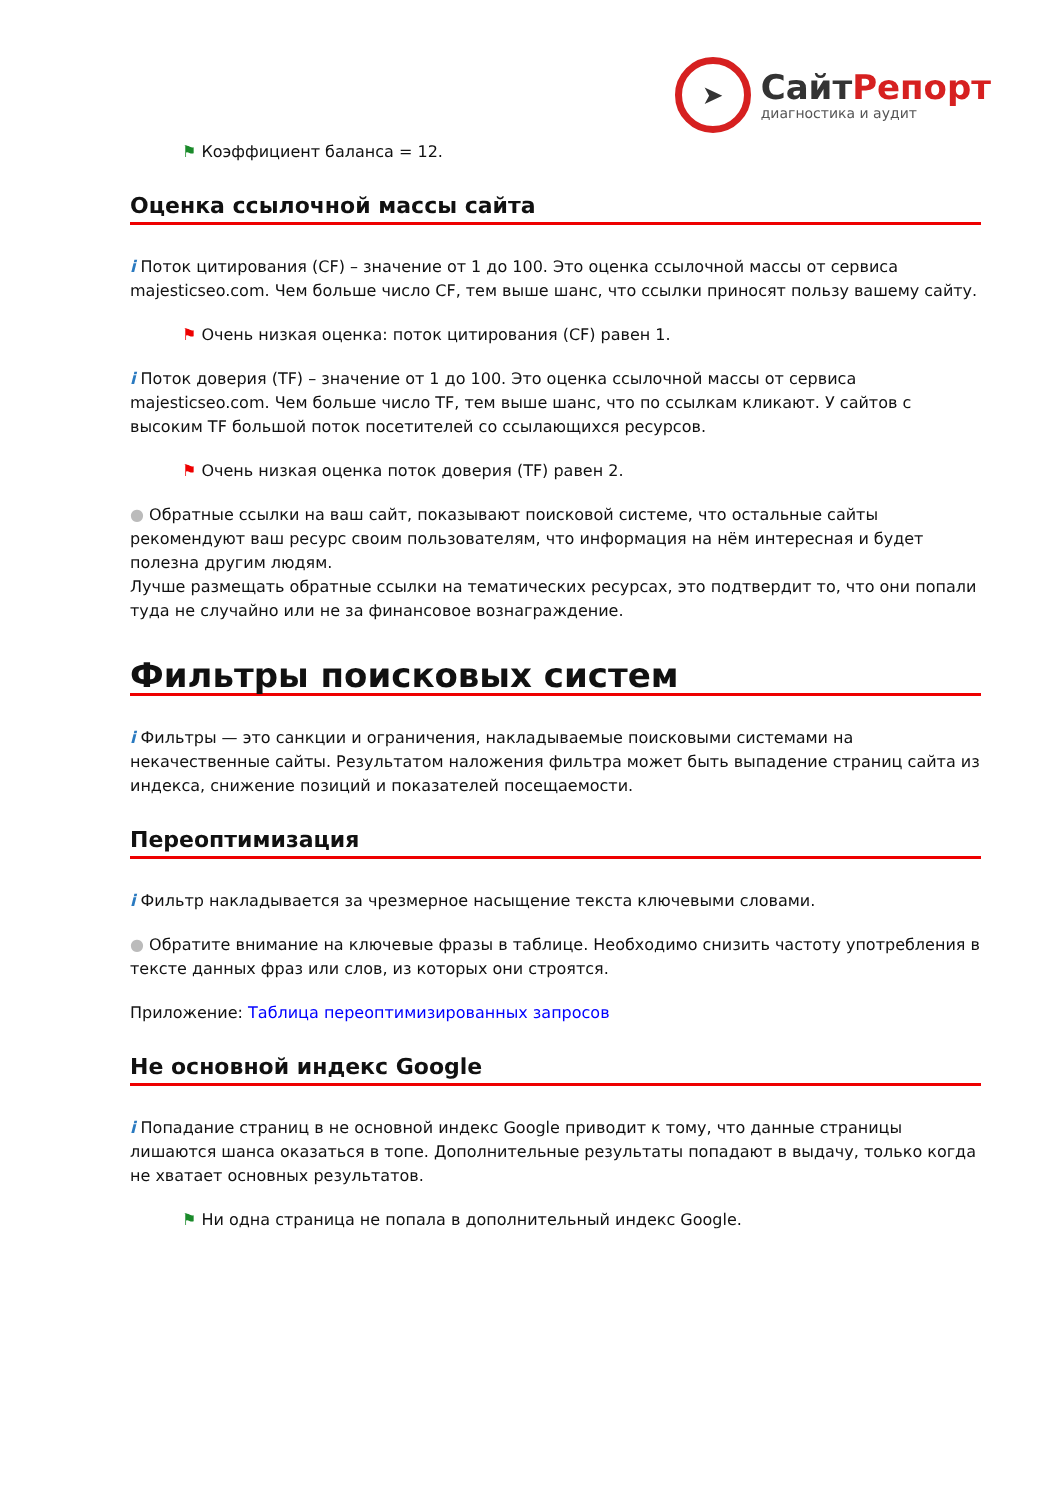➤
СайтРепорт
диагностика и аудит
⚑ Коэффициент баланса = 12.
Оценка ссылочной массы сайта
i Поток цитирования (CF) – значение от 1 до 100. Это оценка ссылочной массы от сервиса majesticseo.com. Чем больше число CF, тем выше шанс, что ссылки приносят пользу вашему сайту.
⚑ Очень низкая оценка: поток цитирования (CF) равен 1.
i Поток доверия (TF) – значение от 1 до 100. Это оценка ссылочной массы от сервиса majesticseo.com. Чем больше число TF, тем выше шанс, что по ссылкам кликают. У сайтов с высоким TF большой поток посетителей со ссылающихся ресурсов.
⚑ Очень низкая оценка поток доверия (TF) равен 2.
● Обратные ссылки на ваш сайт, показывают поисковой системе, что остальные сайты рекомендуют ваш ресурс своим пользователям, что информация на нём интересная и будет полезна другим людям.
Лучше размещать обратные ссылки на тематических ресурсах, это подтвердит то, что они попали туда не случайно или не за финансовое вознаграждение.
Фильтры поисковых систем
i Фильтры — это санкции и ограничения, накладываемые поисковыми системами на некачественные сайты. Результатом наложения фильтра может быть выпадение страниц сайта из индекса, снижение позиций и показателей посещаемости.
Переоптимизация
i Фильтр накладывается за чрезмерное насыщение текста ключевыми словами.
● Обратите внимание на ключевые фразы в таблице. Необходимо снизить частоту употребления в тексте данных фраз или слов, из которых они строятся.
Приложение: Таблица переоптимизированных запросов
Не основной индекс Google
i Попадание страниц в не основной индекс Google приводит к тому, что данные страницы лишаются шанса оказаться в топе. Дополнительные результаты попадают в выдачу, только когда не хватает основных результатов.
⚑ Ни одна страница не попала в дополнительный индекс Google.